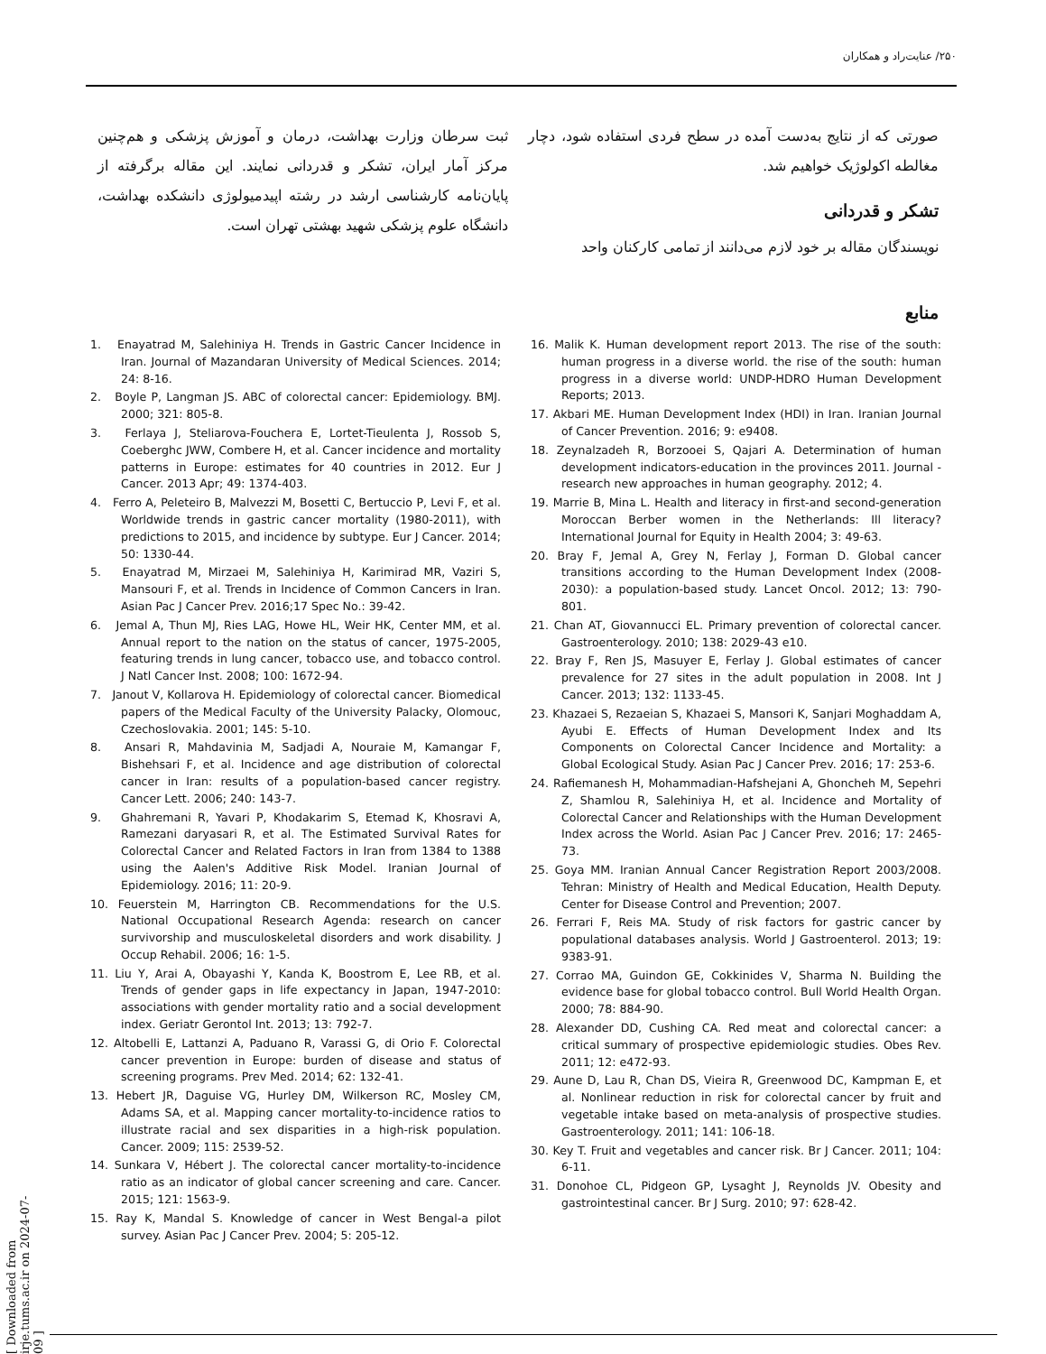۲۵۰/ عنایت‌راد و همکاران
صورتی که از نتایج به‌دست آمده در سطح فردی استفاده شود، دچار مغالطه اکولوژیک خواهیم شد.
تشکر و قدردانی
نویسندگان مقاله بر خود لازم می‌دانند از تمامی کارکنان واحد
ثبت سرطان وزارت بهداشت، درمان و آموزش پزشکی و هم‌چنین مرکز آمار ایران، تشکر و قدردانی نمایند. این مقاله برگرفته از پایان‌نامه کارشناسی ارشد در رشته اپیدمیولوژی دانشکده بهداشت، دانشگاه علوم پزشکی شهید بهشتی تهران است.
منابع
1. Enayatrad M, Salehiniya H. Trends in Gastric Cancer Incidence in Iran. Journal of Mazandaran University of Medical Sciences. 2014; 24: 8-16.
2. Boyle P, Langman JS. ABC of colorectal cancer: Epidemiology. BMJ. 2000; 321: 805-8.
3. Ferlaya J, Steliarova-Fouchera E, Lortet-Tieulenta J, Rossob S, Coeberghc JWW, Combere H, et al. Cancer incidence and mortality patterns in Europe: estimates for 40 countries in 2012. Eur J Cancer. 2013 Apr; 49: 1374-403.
4. Ferro A, Peleteiro B, Malvezzi M, Bosetti C, Bertuccio P, Levi F, et al. Worldwide trends in gastric cancer mortality (1980-2011), with predictions to 2015, and incidence by subtype. Eur J Cancer. 2014; 50: 1330-44.
5. Enayatrad M, Mirzaei M, Salehiniya H, Karimirad MR, Vaziri S, Mansouri F, et al. Trends in Incidence of Common Cancers in Iran. Asian Pac J Cancer Prev. 2016;17 Spec No.: 39-42.
6. Jemal A, Thun MJ, Ries LAG, Howe HL, Weir HK, Center MM, et al. Annual report to the nation on the status of cancer, 1975-2005, featuring trends in lung cancer, tobacco use, and tobacco control. J Natl Cancer Inst. 2008; 100: 1672-94.
7. Janout V, Kollarova H. Epidemiology of colorectal cancer. Biomedical papers of the Medical Faculty of the University Palacky, Olomouc, Czechoslovakia. 2001; 145: 5-10.
8. Ansari R, Mahdavinia M, Sadjadi A, Nouraie M, Kamangar F, Bishehsari F, et al. Incidence and age distribution of colorectal cancer in Iran: results of a population-based cancer registry. Cancer Lett. 2006; 240: 143-7.
9. Ghahremani R, Yavari P, Khodakarim S, Etemad K, Khosravi A, Ramezani daryasari R, et al. The Estimated Survival Rates for Colorectal Cancer and Related Factors in Iran from 1384 to 1388 using the Aalen's Additive Risk Model. Iranian Journal of Epidemiology. 2016; 11: 20-9.
10. Feuerstein M, Harrington CB. Recommendations for the U.S. National Occupational Research Agenda: research on cancer survivorship and musculoskeletal disorders and work disability. J Occup Rehabil. 2006; 16: 1-5.
11. Liu Y, Arai A, Obayashi Y, Kanda K, Boostrom E, Lee RB, et al. Trends of gender gaps in life expectancy in Japan, 1947-2010: associations with gender mortality ratio and a social development index. Geriatr Gerontol Int. 2013; 13: 792-7.
12. Altobelli E, Lattanzi A, Paduano R, Varassi G, di Orio F. Colorectal cancer prevention in Europe: burden of disease and status of screening programs. Prev Med. 2014; 62: 132-41.
13. Hebert JR, Daguise VG, Hurley DM, Wilkerson RC, Mosley CM, Adams SA, et al. Mapping cancer mortality-to-incidence ratios to illustrate racial and sex disparities in a high-risk population. Cancer. 2009; 115: 2539-52.
14. Sunkara V, Hébert J. The colorectal cancer mortality-to-incidence ratio as an indicator of global cancer screening and care. Cancer. 2015; 121: 1563-9.
15. Ray K, Mandal S. Knowledge of cancer in West Bengal-a pilot survey. Asian Pac J Cancer Prev. 2004; 5: 205-12.
16. Malik K. Human development report 2013. The rise of the south: human progress in a diverse world. the rise of the south: human progress in a diverse world: UNDP-HDRO Human Development Reports; 2013.
17. Akbari ME. Human Development Index (HDI) in Iran. Iranian Journal of Cancer Prevention. 2016; 9: e9408.
18. Zeynalzadeh R, Borzooei S, Qajari A. Determination of human development indicators-education in the provinces 2011. Journal - research new approaches in human geography. 2012; 4.
19. Marrie B, Mina L. Health and literacy in first-and second-generation Moroccan Berber women in the Netherlands: Ill literacy? International Journal for Equity in Health 2004; 3: 49-63.
20. Bray F, Jemal A, Grey N, Ferlay J, Forman D. Global cancer transitions according to the Human Development Index (2008-2030): a population-based study. Lancet Oncol. 2012; 13: 790-801.
21. Chan AT, Giovannucci EL. Primary prevention of colorectal cancer. Gastroenterology. 2010; 138: 2029-43 e10.
22. Bray F, Ren JS, Masuyer E, Ferlay J. Global estimates of cancer prevalence for 27 sites in the adult population in 2008. Int J Cancer. 2013; 132: 1133-45.
23. Khazaei S, Rezaeian S, Khazaei S, Mansori K, Sanjari Moghaddam A, Ayubi E. Effects of Human Development Index and Its Components on Colorectal Cancer Incidence and Mortality: a Global Ecological Study. Asian Pac J Cancer Prev. 2016; 17: 253-6.
24. Rafiemanesh H, Mohammadian-Hafshejani A, Ghoncheh M, Sepehri Z, Shamlou R, Salehiniya H, et al. Incidence and Mortality of Colorectal Cancer and Relationships with the Human Development Index across the World. Asian Pac J Cancer Prev. 2016; 17: 2465-73.
25. Goya MM. Iranian Annual Cancer Registration Report 2003/2008. Tehran: Ministry of Health and Medical Education, Health Deputy. Center for Disease Control and Prevention; 2007.
26. Ferrari F, Reis MA. Study of risk factors for gastric cancer by populational databases analysis. World J Gastroenterol. 2013; 19: 9383-91.
27. Corrao MA, Guindon GE, Cokkinides V, Sharma N. Building the evidence base for global tobacco control. Bull World Health Organ. 2000; 78: 884-90.
28. Alexander DD, Cushing CA. Red meat and colorectal cancer: a critical summary of prospective epidemiologic studies. Obes Rev. 2011; 12: e472-93.
29. Aune D, Lau R, Chan DS, Vieira R, Greenwood DC, Kampman E, et al. Nonlinear reduction in risk for colorectal cancer by fruit and vegetable intake based on meta-analysis of prospective studies. Gastroenterology. 2011; 141: 106-18.
30. Key T. Fruit and vegetables and cancer risk. Br J Cancer. 2011; 104: 6-11.
31. Donohoe CL, Pidgeon GP, Lysaght J, Reynolds JV. Obesity and gastrointestinal cancer. Br J Surg. 2010; 97: 628-42.
[ Downloaded from irje.tums.ac.ir on 2024-07-09 ]